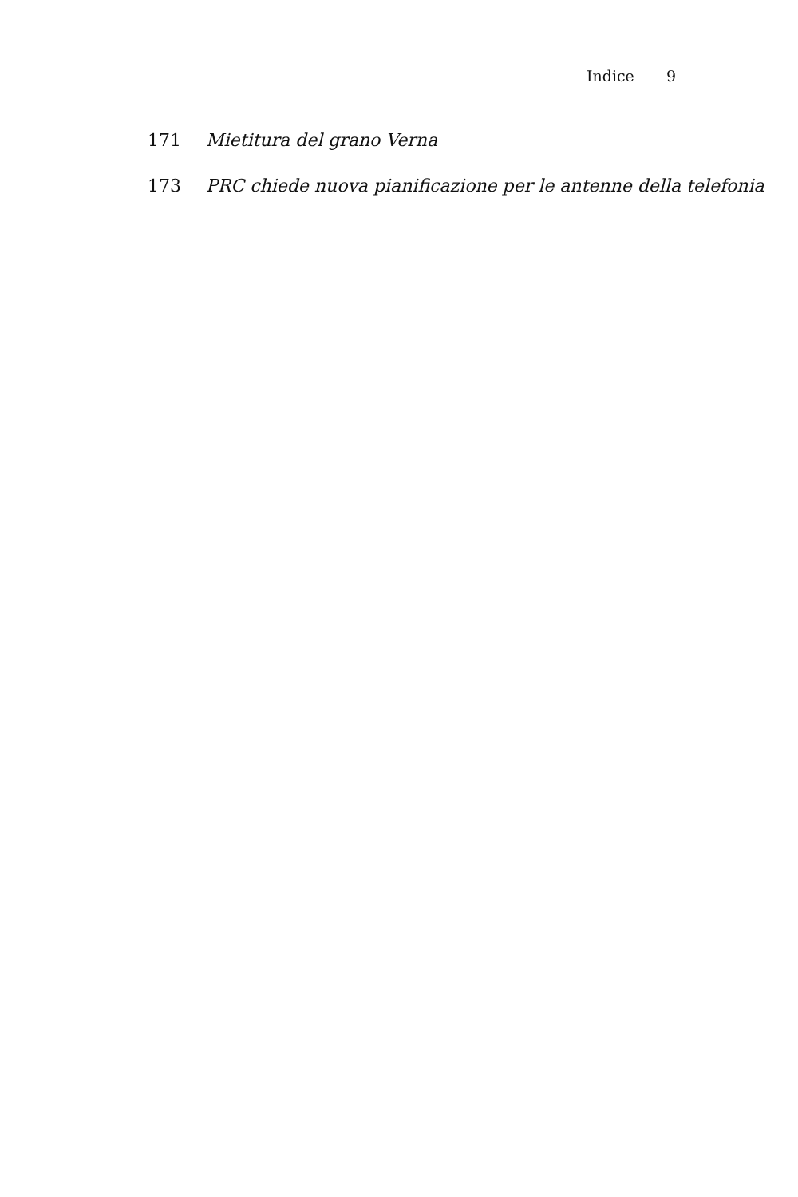Indice 9
171 Mietitura del grano Verna
173 PRC chiede nuova pianificazione per le antenne della telefonia